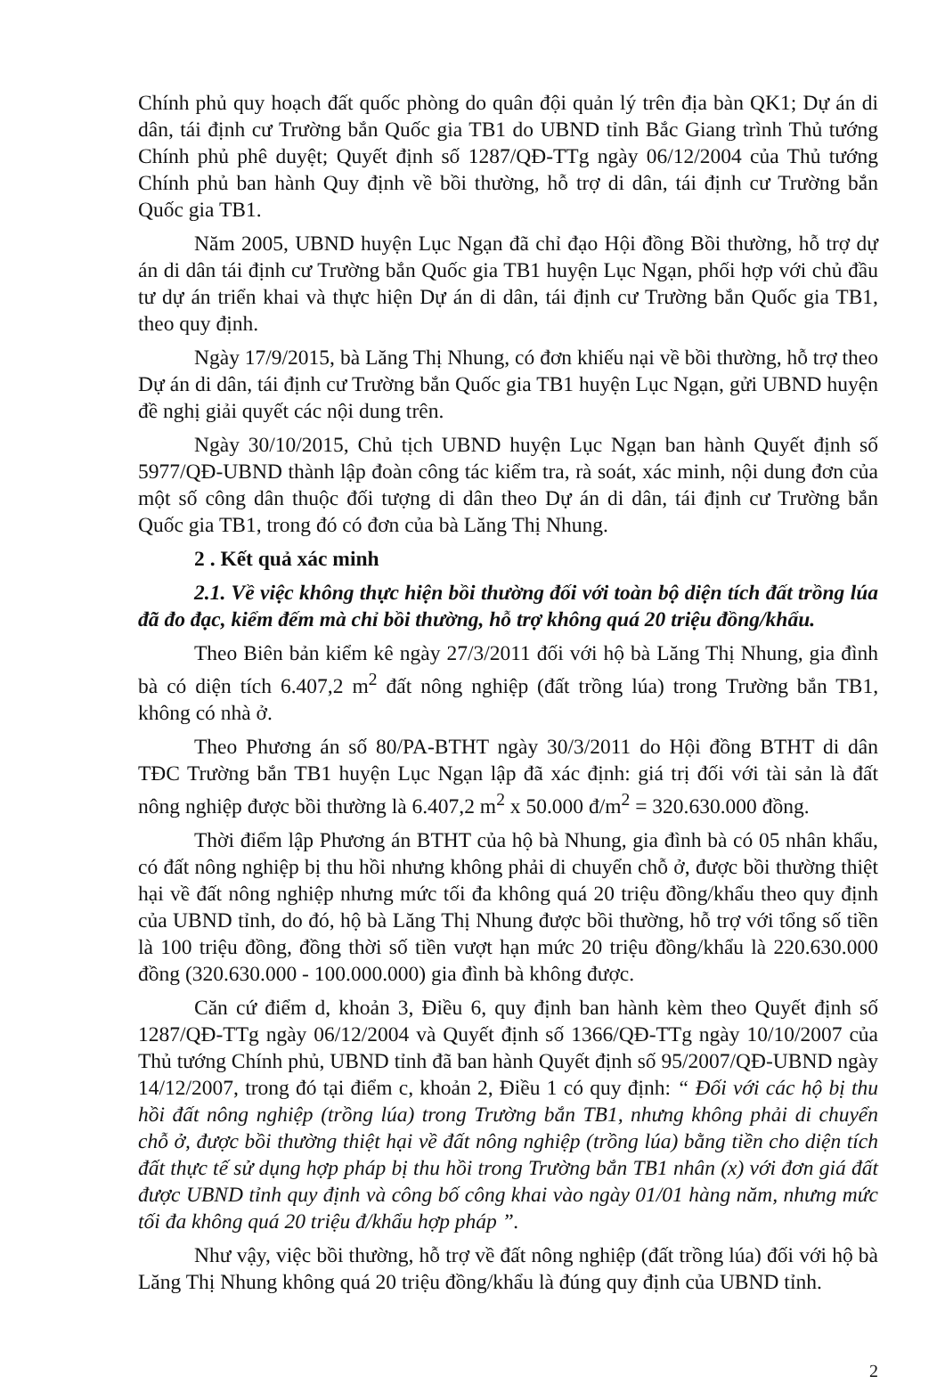Chính phủ quy hoạch đất quốc phòng do quân đội quản lý trên địa bàn QK1; Dự án di dân, tái định cư Trường bắn Quốc gia TB1 do UBND tỉnh Bắc Giang trình Thủ tướng Chính phủ phê duyệt; Quyết định số 1287/QĐ-TTg ngày 06/12/2004 của Thủ tướng Chính phủ ban hành Quy định về bồi thường, hỗ trợ di dân, tái định cư Trường bắn Quốc gia TB1.
Năm 2005, UBND huyện Lục Ngạn đã chỉ đạo Hội đồng Bồi thường, hỗ trợ dự án di dân tái định cư Trường bắn Quốc gia TB1 huyện Lục Ngạn, phối hợp với chủ đầu tư dự án triển khai và thực hiện Dự án di dân, tái định cư Trường bắn Quốc gia TB1, theo quy định.
Ngày 17/9/2015, bà Lăng Thị Nhung, có đơn khiếu nại về bồi thường, hỗ trợ theo Dự án di dân, tái định cư Trường bắn Quốc gia TB1 huyện Lục Ngạn, gửi UBND huyện đề nghị giải quyết các nội dung trên.
Ngày 30/10/2015, Chủ tịch UBND huyện Lục Ngạn ban hành Quyết định số 5977/QĐ-UBND thành lập đoàn công tác kiểm tra, rà soát, xác minh, nội dung đơn của một số công dân thuộc đối tượng di dân theo Dự án di dân, tái định cư Trường bắn Quốc gia TB1, trong đó có đơn của bà Lăng Thị Nhung.
2 . Kết quả xác minh
2.1. Về việc không thực hiện bồi thường đối với toàn bộ diện tích đất trồng lúa đã đo đạc, kiểm đếm mà chỉ bồi thường, hỗ trợ không quá 20 triệu đồng/khẩu.
Theo Biên bản kiểm kê ngày 27/3/2011 đối với hộ bà Lăng Thị Nhung, gia đình bà có diện tích 6.407,2 m<sup>2</sup> đất nông nghiệp (đất trồng lúa) trong Trường bắn TB1, không có nhà ở.
Theo Phương án số 80/PA-BTHT ngày 30/3/2011 do Hội đồng BTHT di dân TĐC Trường bắn TB1 huyện Lục Ngạn lập đã xác định: giá trị đối với tài sản là đất nông nghiệp được bồi thường là 6.407,2 m<sup>2</sup> x 50.000 đ/m<sup>2</sup> = 320.630.000 đồng.
Thời điểm lập Phương án BTHT của hộ bà Nhung, gia đình bà có 05 nhân khẩu, có đất nông nghiệp bị thu hồi nhưng không phải di chuyển chỗ ở, được bồi thường thiệt hại về đất nông nghiệp nhưng mức tối đa không quá 20 triệu đồng/khẩu theo quy định của UBND tỉnh, do đó, hộ bà Lăng Thị Nhung được bồi thường, hỗ trợ với tổng số tiền là 100 triệu đồng, đồng thời số tiền vượt hạn mức 20 triệu đồng/khẩu là 220.630.000 đồng (320.630.000 - 100.000.000) gia đình bà không được.
Căn cứ điểm d, khoản 3, Điều 6, quy định ban hành kèm theo Quyết định số 1287/QĐ-TTg ngày 06/12/2004 và Quyết định số 1366/QĐ-TTg ngày 10/10/2007 của Thủ tướng Chính phủ, UBND tỉnh đã ban hành Quyết định số 95/2007/QĐ-UBND ngày 14/12/2007, trong đó tại điểm c, khoản 2, Điều 1 có quy định: “ Đối với các hộ bị thu hồi đất nông nghiệp (trồng lúa) trong Trường bắn TB1, nhưng không phải di chuyển chỗ ở, được bồi thường thiệt hại về đất nông nghiệp (trồng lúa) bằng tiền cho diện tích đất thực tế sử dụng hợp pháp bị thu hồi trong Trường bắn TB1 nhân (x) với đơn giá đất được UBND tỉnh quy định và công bố công khai vào ngày 01/01 hàng năm, nhưng mức tối đa không quá 20 triệu đ/khẩu hợp pháp ”.
Như vậy, việc bồi thường, hỗ trợ về đất nông nghiệp (đất trồng lúa) đối với hộ bà Lăng Thị Nhung không quá 20 triệu đồng/khẩu là đúng quy định của UBND tỉnh.
2